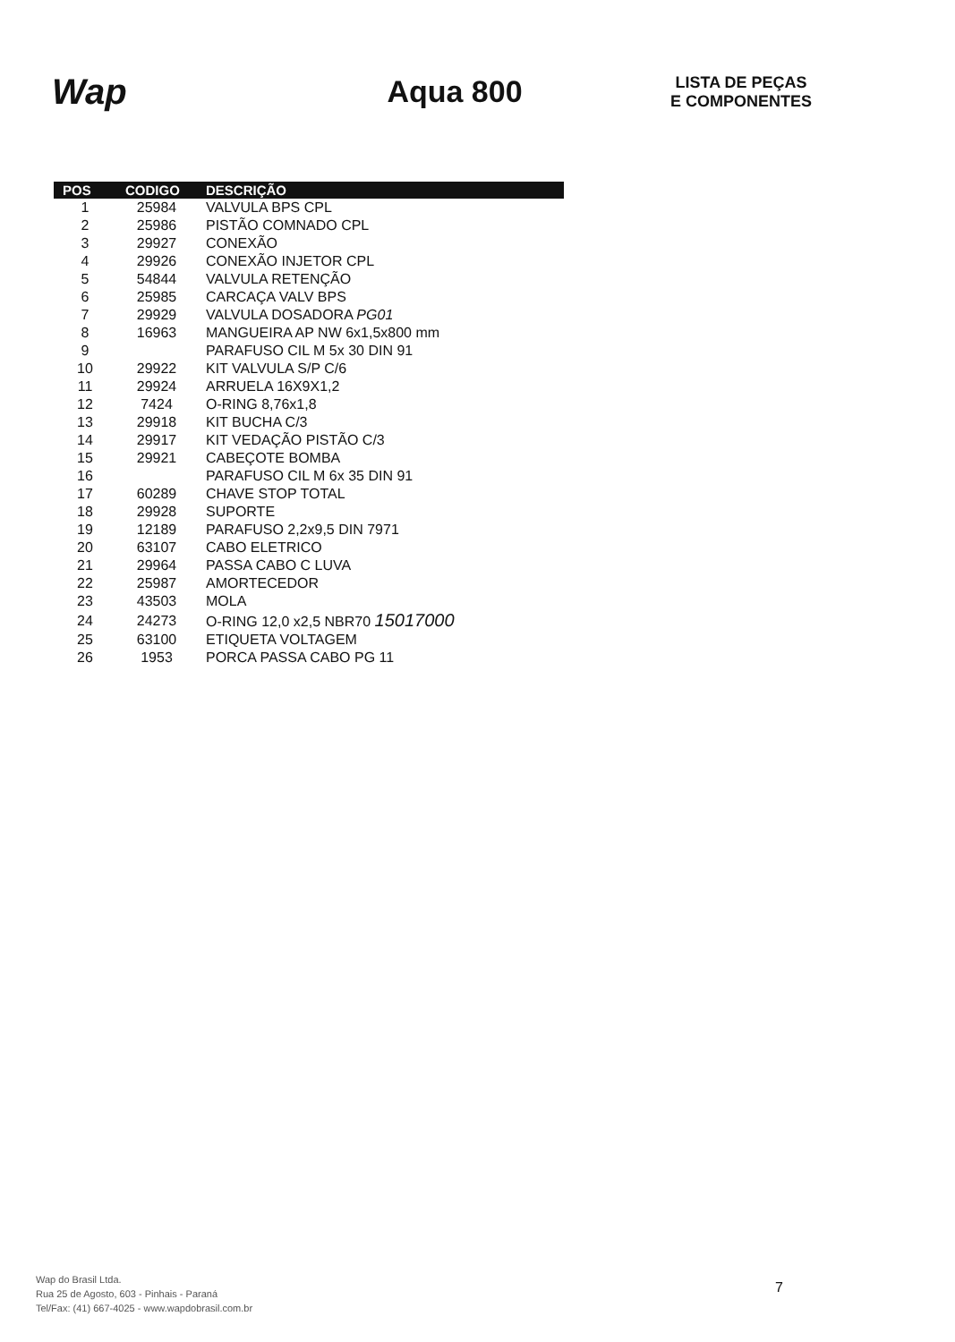Wap
Aqua 800
LISTA DE PEÇAS
E COMPONENTES
| POS | CODIGO | DESCRIÇÃO |
| --- | --- | --- |
| 1 | 25984 | VALVULA BPS CPL |
| 2 | 25986 | PISTÃO COMNADO CPL |
| 3 | 29927 | CONEXÃO |
| 4 | 29926 | CONEXÃO INJETOR CPL |
| 5 | 54844 | VALVULA RETENÇÃO |
| 6 | 25985 | CARCAÇA VALV BPS |
| 7 | 29929 | VALVULA DOSADORA PG01 |
| 8 | 16963 | MANGUEIRA AP NW 6x1,5x800 mm |
| 9 | | PARAFUSO CIL M 5x 30 DIN 91 |
| 10 | 29922 | KIT VALVULA S/P C/6 |
| 11 | 29924 | ARRUELA 16X9X1,2 |
| 12 | 7424 | O-RING 8,76x1,8 |
| 13 | 29918 | KIT BUCHA C/3 |
| 14 | 29917 | KIT VEDAÇÃO PISTÃO C/3 |
| 15 | 29921 | CABEÇOTE BOMBA |
| 16 | | PARAFUSO CIL M 6x 35 DIN 91 |
| 17 | 60289 | CHAVE STOP TOTAL |
| 18 | 29928 | SUPORTE |
| 19 | 12189 | PARAFUSO 2,2x9,5 DIN 7971 |
| 20 | 63107 | CABO ELETRICO |
| 21 | 29964 | PASSA CABO C LUVA |
| 22 | 25987 | AMORTECEDOR |
| 23 | 43503 | MOLA |
| 24 | 24273 | O-RING 12,0 x2,5 NBR70 15017000 |
| 25 | 63100 | ETIQUETA VOLTAGEM |
| 26 | 1953 | PORCA PASSA CABO PG 11 |
Wap do Brasil Ltda.
Rua 25 de Agosto, 603 - Pinhais - Paraná
Tel/Fax: (41) 667-4025 - www.wapdobrasil.com.br
7